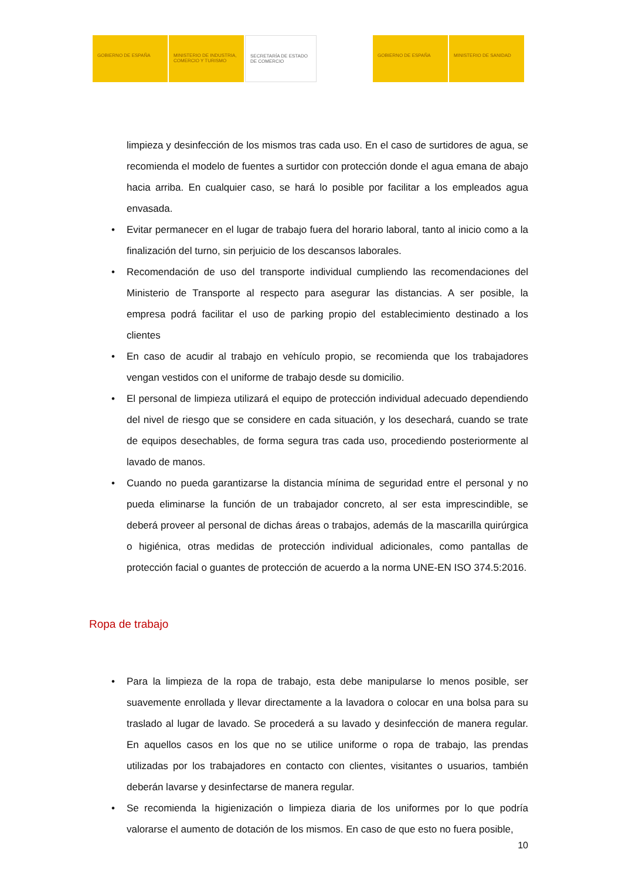GOBIERNO DE ESPAÑA MINISTERIO DE INDUSTRIA, COMERCIO Y TURISMO
SECRETARÍA DE ESTADO DE COMERCIO
GOBIERNO DE ESPAÑA MINISTERIO DE SANIDAD
limpieza y desinfección de los mismos tras cada uso. En el caso de surtidores de agua, se recomienda el modelo de fuentes a surtidor con protección donde el agua emana de abajo hacia arriba. En cualquier caso, se hará lo posible por facilitar a los empleados agua envasada.
• Evitar permanecer en el lugar de trabajo fuera del horario laboral, tanto al inicio como a la finalización del turno, sin perjuicio de los descansos laborales.
• Recomendación de uso del transporte individual cumpliendo las recomendaciones del Ministerio de Transporte al respecto para asegurar las distancias. A ser posible, la empresa podrá facilitar el uso de parking propio del establecimiento destinado a los clientes
• En caso de acudir al trabajo en vehículo propio, se recomienda que los trabajadores vengan vestidos con el uniforme de trabajo desde su domicilio.
• El personal de limpieza utilizará el equipo de protección individual adecuado dependiendo del nivel de riesgo que se considere en cada situación, y los desechará, cuando se trate de equipos desechables, de forma segura tras cada uso, procediendo posteriormente al lavado de manos.
• Cuando no pueda garantizarse la distancia mínima de seguridad entre el personal y no pueda eliminarse la función de un trabajador concreto, al ser esta imprescindible, se deberá proveer al personal de dichas áreas o trabajos, además de la mascarilla quirúrgica o higiénica, otras medidas de protección individual adicionales, como pantallas de protección facial o guantes de protección de acuerdo a la norma UNE-EN ISO 374.5:2016.
Ropa de trabajo
• Para la limpieza de la ropa de trabajo, esta debe manipularse lo menos posible, ser suavemente enrollada y llevar directamente a la lavadora o colocar en una bolsa para su traslado al lugar de lavado. Se procederá a su lavado y desinfección de manera regular. En aquellos casos en los que no se utilice uniforme o ropa de trabajo, las prendas utilizadas por los trabajadores en contacto con clientes, visitantes o usuarios, también deberán lavarse y desinfectarse de manera regular.
• Se recomienda la higienización o limpieza diaria de los uniformes por lo que podría valorarse el aumento de dotación de los mismos. En caso de que esto no fuera posible,
10